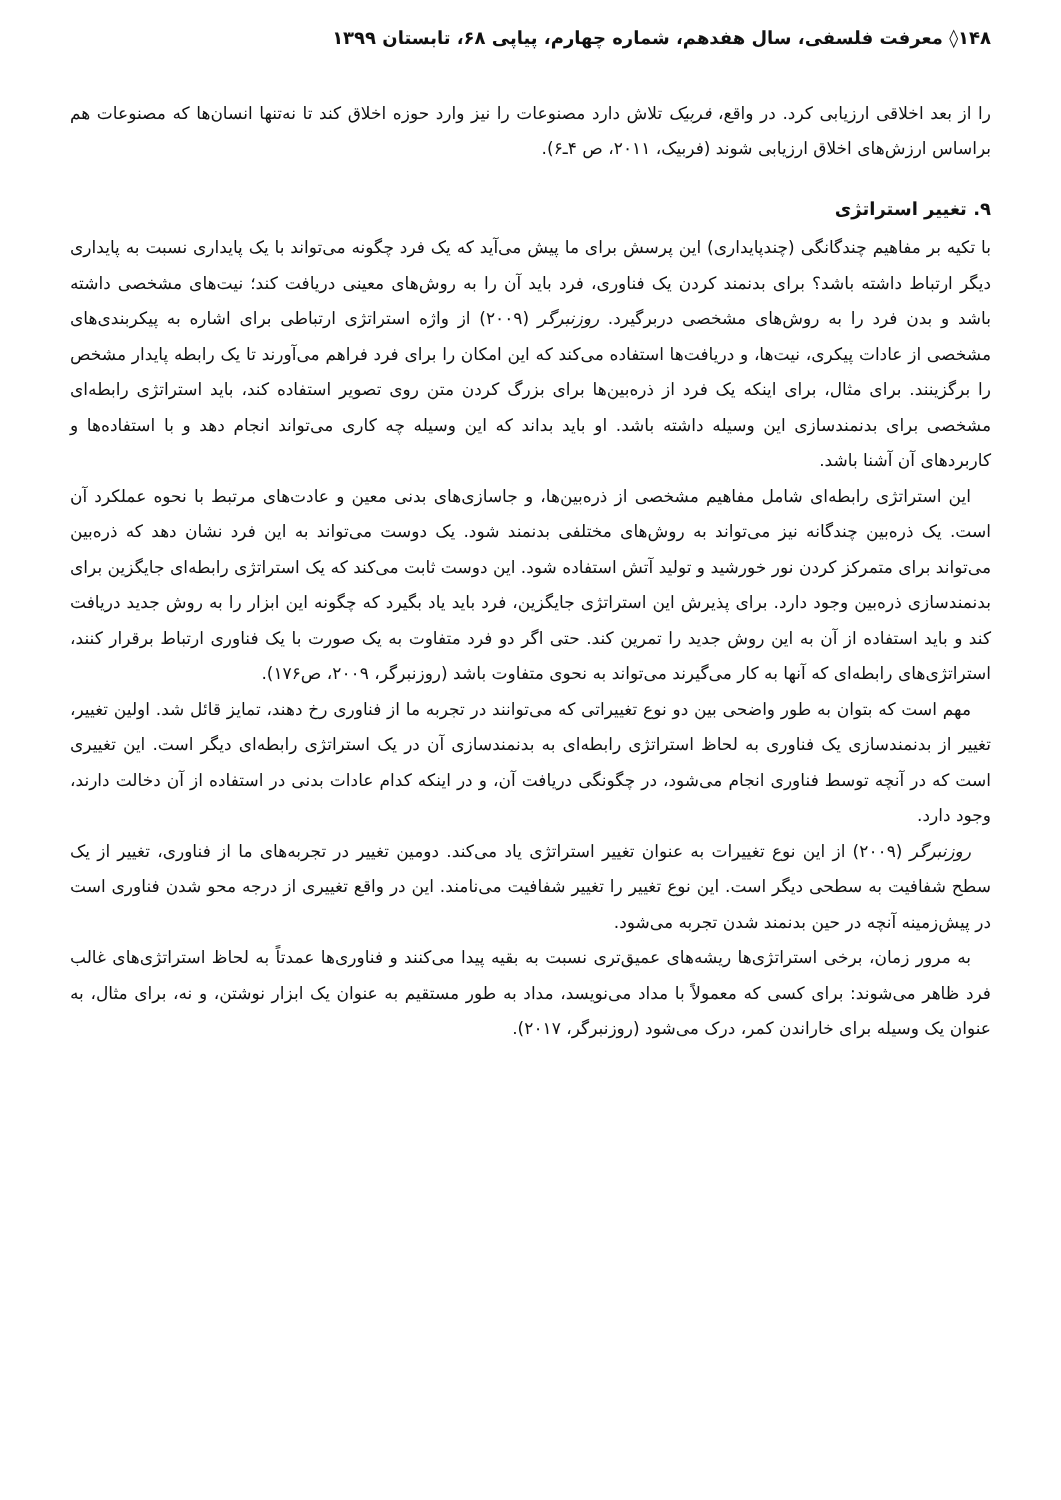۱۴۸◊ معرفت فلسفی، سال هفدهم، شماره چهارم، پیاپی ۶۸، تابستان ۱۳۹۹
را از بعد اخلاقی ارزیابی کرد. در واقع، فربیک تلاش دارد مصنوعات را نیز وارد حوزه اخلاق کند تا نه‌تنها انسان‌ها که مصنوعات هم براساس ارزش‌های اخلاق ارزیابی شوند (فربیک، ۲۰۱۱، ص ۴ـ۶).
۹. تغییر استراتژی
با تکیه بر مفاهیم چندگانگی (چندپایداری) این پرسش برای ما پیش می‌آید که یک فرد چگونه می‌تواند با یک پایداری نسبت به پایداری دیگر ارتباط داشته باشد؟ برای بدنمند کردن یک فناوری، فرد باید آن را به روش‌های معینی دریافت کند؛ نیت‌های مشخصی داشته باشد و بدن فرد را به روش‌های مشخصی دربرگیرد. روزنبرگر (۲۰۰۹) از واژه استراتژی ارتباطی برای اشاره به پیکربندی‌های مشخصی از عادات پیکری، نیت‌ها، و دریافت‌ها استفاده می‌کند که این امکان را برای فرد فراهم می‌آورند تا یک رابطه پایدار مشخص را برگزینند. برای مثال، برای اینکه یک فرد از ذره‌بین‌ها برای بزرگ کردن متن روی تصویر استفاده کند، باید استراتژی رابطه‌ای مشخصی برای بدنمندسازی این وسیله داشته باشد. او باید بداند که این وسیله چه کاری می‌تواند انجام دهد و با استفاده‌ها و کاربردهای آن آشنا باشد.
این استراتژی رابطه‌ای شامل مفاهیم مشخصی از ذره‌بین‌ها، و جاسازی‌های بدنی معین و عادت‌های مرتبط با نحوه عملکرد آن است. یک ذره‌بین چندگانه نیز می‌تواند به روش‌های مختلفی بدنمند شود. یک دوست می‌تواند به این فرد نشان دهد که ذره‌بین می‌تواند برای متمرکز کردن نور خورشید و تولید آتش استفاده شود. این دوست ثابت می‌کند که یک استراتژی رابطه‌ای جایگزین برای بدنمندسازی ذره‌بین وجود دارد. برای پذیرش این استراتژی جایگزین، فرد باید یاد بگیرد که چگونه این ابزار را به روش جدید دریافت کند و باید استفاده از آن به این روش جدید را تمرین کند. حتی اگر دو فرد متفاوت به یک صورت با یک فناوری ارتباط برقرار کنند، استراتژی‌های رابطه‌ای که آنها به کار می‌گیرند می‌تواند به نحوی متفاوت باشد (روزنبرگر، ۲۰۰۹، ص۱۷۶).
مهم است که بتوان به طور واضحی بین دو نوع تغییراتی که می‌توانند در تجربه ما از فناوری رخ دهند، تمایز قائل شد. اولین تغییر، تغییر از بدنمندسازی یک فناوری به لحاظ استراتژی رابطه‌ای به بدنمندسازی آن در یک استراتژی رابطه‌ای دیگر است. این تغییری است که در آنچه توسط فناوری انجام می‌شود، در چگونگی دریافت آن، و در اینکه کدام عادات بدنی در استفاده از آن دخالت دارند، وجود دارد.
روزنبرگر (۲۰۰۹) از این نوع تغییرات به عنوان تغییر استراتژی یاد می‌کند. دومین تغییر در تجربه‌های ما از فناوری، تغییر از یک سطح شفافیت به سطحی دیگر است. این نوع تغییر را تغییر شفافیت می‌نامند. این در واقع تغییری از درجه محو شدن فناوری است در پیش‌زمینه آنچه در حین بدنمند شدن تجربه می‌شود.
به مرور زمان، برخی استراتژی‌ها ریشه‌های عمیق‌تری نسبت به بقیه پیدا می‌کنند و فناوری‌ها عمدتاً به لحاظ استراتژی‌های غالب فرد ظاهر می‌شوند: برای کسی که معمولاً با مداد می‌نویسد، مداد به طور مستقیم به عنوان یک ابزار نوشتن، و نه، برای مثال، به عنوان یک وسیله برای خاراندن کمر، درک می‌شود (روزنبرگر، ۲۰۱۷).